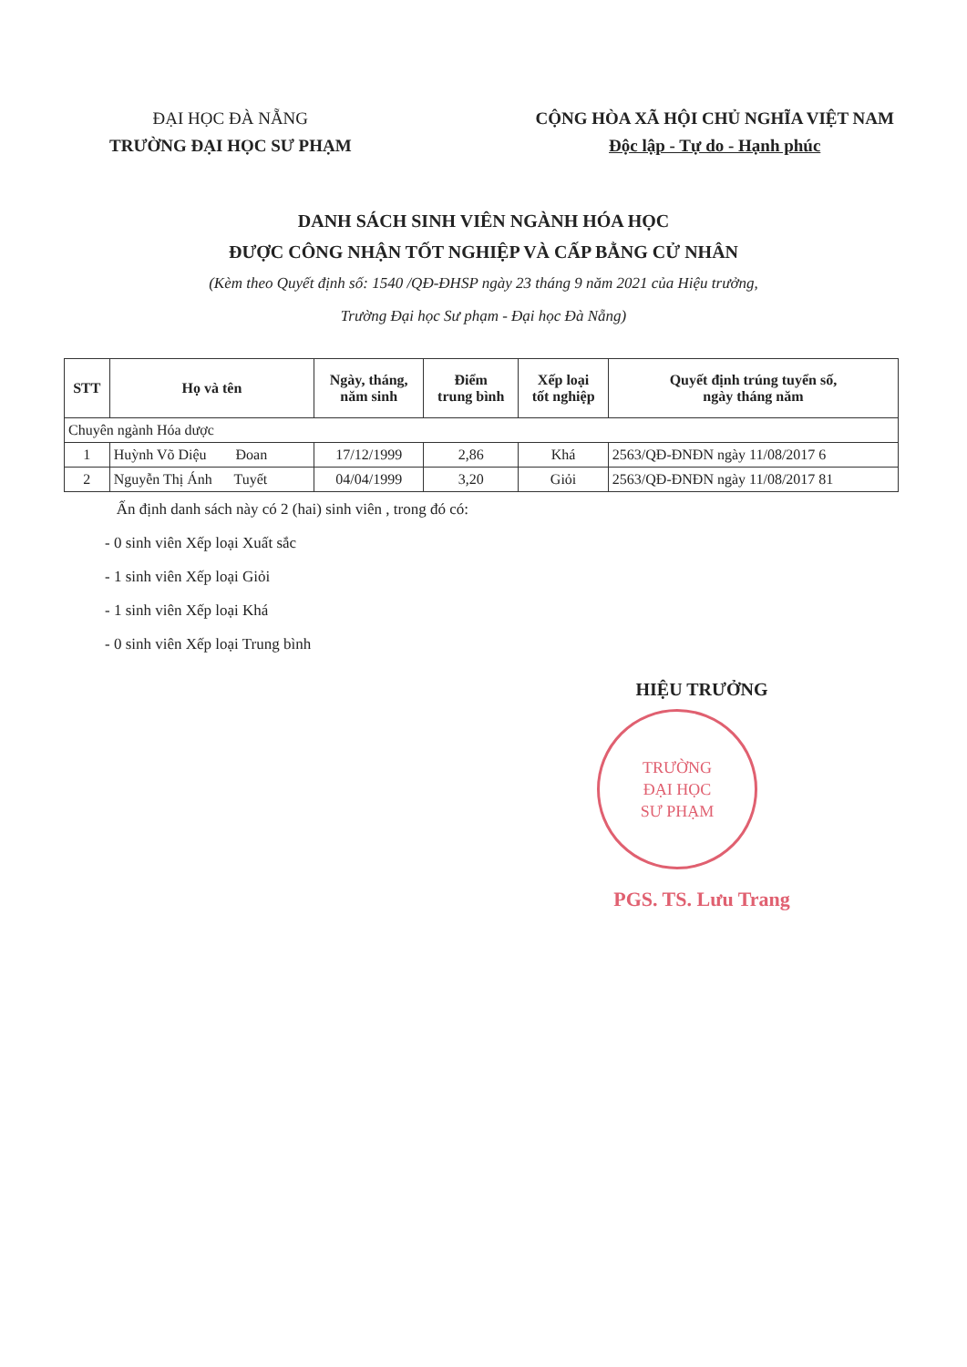ĐẠI HỌC ĐÀ NẴNG
TRƯỜNG ĐẠI HỌC SƯ PHẠM
CỘNG HÒA XÃ HỘI CHỦ NGHĨA VIỆT NAM
Độc lập - Tự do - Hạnh phúc
DANH SÁCH SINH VIÊN NGÀNH HÓA HỌC
ĐƯỢC CÔNG NHẬN TỐT NGHIỆP VÀ CẤP BẰNG CỬ NHÂN
(Kèm theo Quyết định số: 1540 /QĐ-ĐHSP ngày 23 tháng 9 năm 2021 của Hiệu trưởng,
Trường Đại học Sư phạm - Đại học Đà Nẵng)
| STT | Họ và tên | Ngày, tháng, năm sinh | Điểm trung bình | Xếp loại tốt nghiệp | Quyết định trúng tuyển số, ngày tháng năm |
| --- | --- | --- | --- | --- | --- |
| Chuyên ngành Hóa dược | | | | | |
| 1 | Huỳnh Võ Diệu Đoan | 17/12/1999 | 2,86 | Khá | 2563/QĐ-ĐNĐN ngày 11/08/2017 6 |
| 2 | Nguyễn Thị Ánh Tuyết | 04/04/1999 | 3,20 | Giỏi | 2563/QĐ-ĐNĐN ngày 11/08/2017 81 |
Ấn định danh sách này có 2 (hai) sinh viên , trong đó có:
- 0 sinh viên Xếp loại Xuất sắc
- 1 sinh viên Xếp loại Giỏi
- 1 sinh viên Xếp loại Khá
- 0 sinh viên Xếp loại Trung bình
HIỆU TRƯỞNG
TRƯỜNG
ĐẠI HỌC
SƯ PHẠM
PGS. TS. Lưu Trang